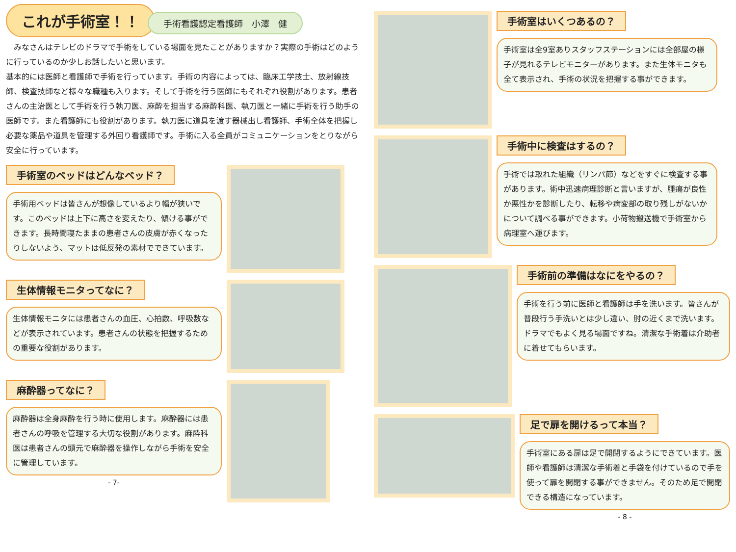これが手術室！！ 手術看護認定看護師　小澤　健
　みなさんはテレビのドラマで手術をしている場面を見たことがありますか？実際の手術はどのように行っているのか少しお話したいと思います。
基本的には医師と看護師で手術を行っています。手術の内容によっては、臨床工学技士、放射線技師、検査技師など様々な職種も入ります。そして手術を行う医師にもそれぞれ役割があります。患者さんの主治医として手術を行う執刀医、麻酔を担当する麻酔科医、執刀医と一緒に手術を行う助手の医師です。また看護師にも役割があります。執刀医に道具を渡す器械出し看護師、手術全体を把握し必要な薬品や道具を管理する外回り看護師です。手術に入る全員がコミュニケーションをとりながら安全に行っています。
手術室のベッドはどんなベッド？
手術用ベッドは皆さんが想像しているより幅が狭いです。このベッドは上下に高さを変えたり、傾ける事ができます。長時間寝たままの患者さんの皮膚が赤くなったりしないよう、マットは低反発の素材でできています。
生体情報モニタってなに？
生体情報モニタには患者さんの血圧、心拍数、呼吸数などが表示されています。患者さんの状態を把握するための重要な役割があります。
麻酔器ってなに？
麻酔器は全身麻酔を行う時に使用します。麻酔器には患者さんの呼吸を管理する大切な役割があります。麻酔科医は患者さんの頭元で麻酔器を操作しながら手術を安全に管理しています。
- 7-
手術室はいくつあるの？
手術室は全9室ありスタッフステーションには全部屋の様子が見れるテレビモニターがあります。また生体モニタも全て表示され、手術の状況を把握する事ができます。
手術中に検査はするの？
手術では取れた組織（リンパ節）などをすぐに検査する事があります。術中迅速病理診断と言いますが、腫瘍が良性か悪性かを診断したり、転移や病変部の取り残しがないかについて調べる事ができます。小荷物搬送機で手術室から病理室へ運びます。
手術前の準備はなにをやるの？
手術を行う前に医師と看護師は手を洗います。皆さんが普段行う手洗いとは少し違い、肘の近くまで洗います。ドラマでもよく見る場面ですね。清潔な手術着は介助者に着せてもらいます。
足で扉を開けるって本当？
手術室にある扉は足で開閉するようにできています。医師や看護師は清潔な手術着と手袋を付けているので手を使って扉を開閉する事ができません。そのため足で開閉できる構造になっています。
- 8 -